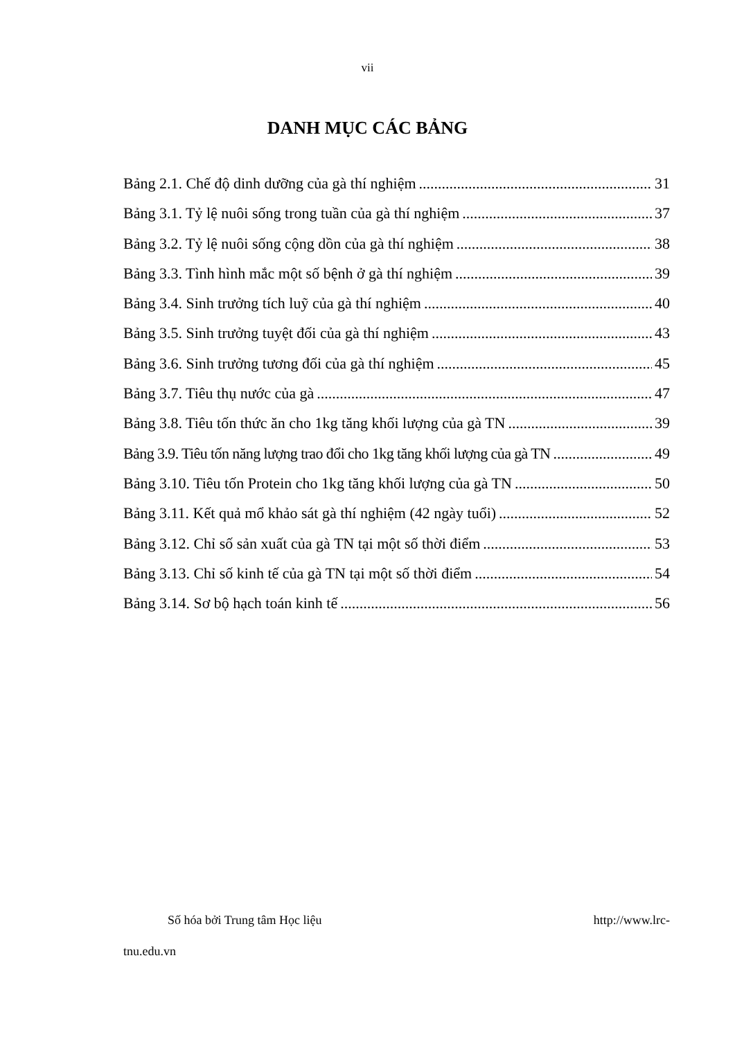vii
DANH MỤC CÁC BẢNG
Bảng 2.1. Chế độ dinh dưỡng của gà thí nghiệm 31
Bảng 3.1. Tỷ lệ nuôi sống trong tuần của gà thí nghiệm 37
Bảng 3.2. Tỷ lệ nuôi sống cộng dồn của gà thí nghiệm 38
Bảng 3.3. Tình hình mắc một số bệnh ở gà thí nghiệm 39
Bảng 3.4. Sinh trưởng tích luỹ của gà thí nghiệm 40
Bảng 3.5. Sinh trưởng tuyệt đối của gà thí nghiệm 43
Bảng 3.6. Sinh trưởng tương đối của gà thí nghiệm 45
Bảng 3.7. Tiêu thụ nước của gà 47
Bảng 3.8. Tiêu tốn thức ăn cho 1kg tăng khối lượng của gà TN 39
Bảng 3.9. Tiêu tốn năng lượng trao đổi cho 1kg tăng khối lượng của gà TN 49
Bảng 3.10. Tiêu tốn Protein cho 1kg tăng khối lượng của gà TN 50
Bảng 3.11. Kết quả mổ khảo sát gà thí nghiệm (42 ngày tuổi) 52
Bảng 3.12. Chỉ số sản xuất của gà TN tại một số thời điểm 53
Bảng 3.13. Chỉ số kinh tế của gà TN tại một số thời điểm 54
Bảng 3.14. Sơ bộ hạch toán kinh tế 56
Số hóa bởi Trung tâm Học liệu http://www.lrc-
tnu.edu.vn